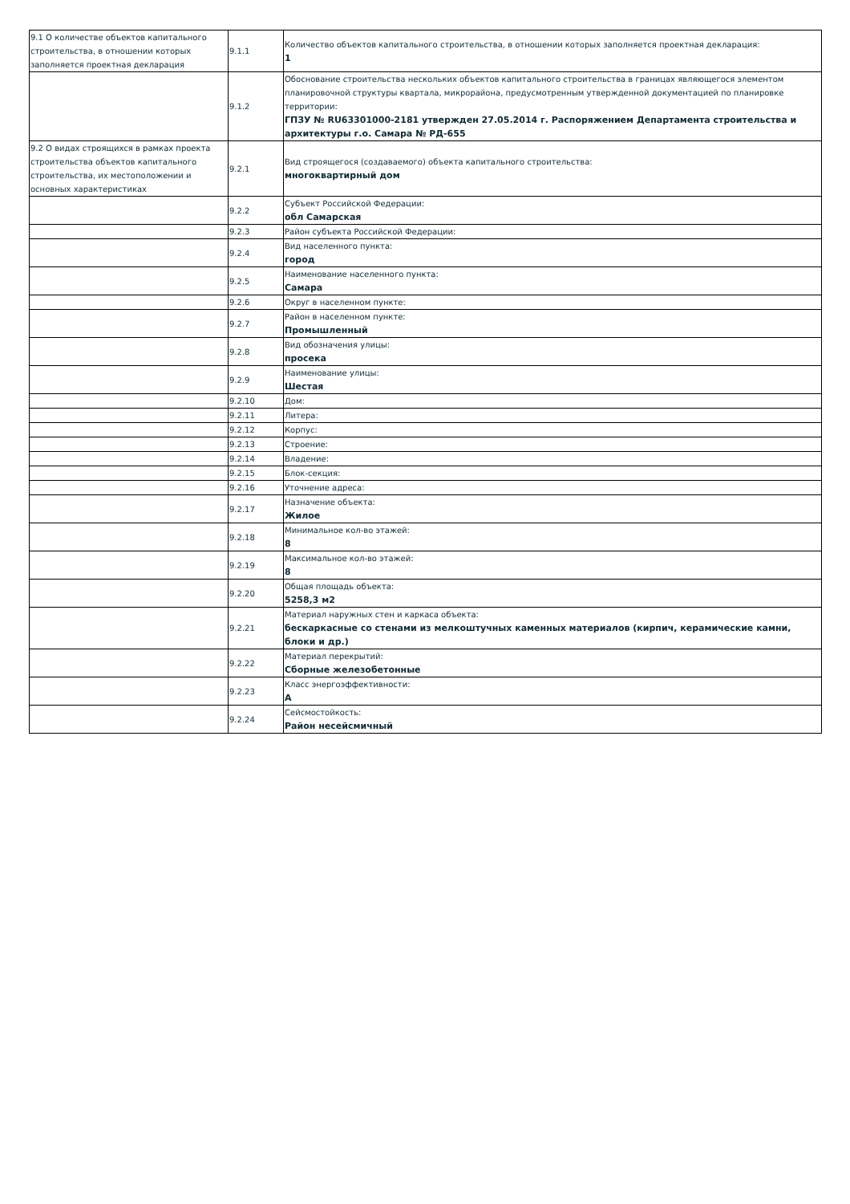| 9.1 О количестве объектов капитального строительства, в отношении которых заполняется проектная декларация | 9.1.1 | Количество объектов капитального строительства, в отношении которых заполняется проектная декларация: 1 |
| | 9.1.2 | Обоснование строительства нескольких объектов капитального строительства в границах являющегося элементом планировочной структуры квартала, микрорайона, предусмотренным утвержденной документацией по планировке территории: ГПЗУ № RU63301000-2181 утвержден 27.05.2014 г. Распоряжением Департамента строительства и архитектуры г.о. Самара № РД-655 |
| 9.2 О видах строящихся в рамках проекта строительства объектов капитального строительства, их местоположении и основных характеристиках | 9.2.1 | Вид строящегося (создаваемого) объекта капитального строительства: многоквартирный дом |
| | 9.2.2 | Субъект Российской Федерации: обл Самарская |
| | 9.2.3 | Район субъекта Российской Федерации: |
| | 9.2.4 | Вид населенного пункта: город |
| | 9.2.5 | Наименование населенного пункта: Самара |
| | 9.2.6 | Округ в населенном пункте: |
| | 9.2.7 | Район в населенном пункте: Промышленный |
| | 9.2.8 | Вид обозначения улицы: просека |
| | 9.2.9 | Наименование улицы: Шестая |
| | 9.2.10 | Дом: |
| | 9.2.11 | Литера: |
| | 9.2.12 | Корпус: |
| | 9.2.13 | Строение: |
| | 9.2.14 | Владение: |
| | 9.2.15 | Блок-секция: |
| | 9.2.16 | Уточнение адреса: |
| | 9.2.17 | Назначение объекта: Жилое |
| | 9.2.18 | Минимальное кол-во этажей: 8 |
| | 9.2.19 | Максимальное кол-во этажей: 8 |
| | 9.2.20 | Общая площадь объекта: 5258,3 м2 |
| | 9.2.21 | Материал наружных стен и каркаса объекта: бескаркасные со стенами из мелкоштучных каменных материалов (кирпич, керамические камни, блоки и др.) |
| | 9.2.22 | Материал перекрытий: Сборные железобетонные |
| | 9.2.23 | Класс энергоэффективности: А |
| | 9.2.24 | Сейсмостойкость: Район несейсмичный |